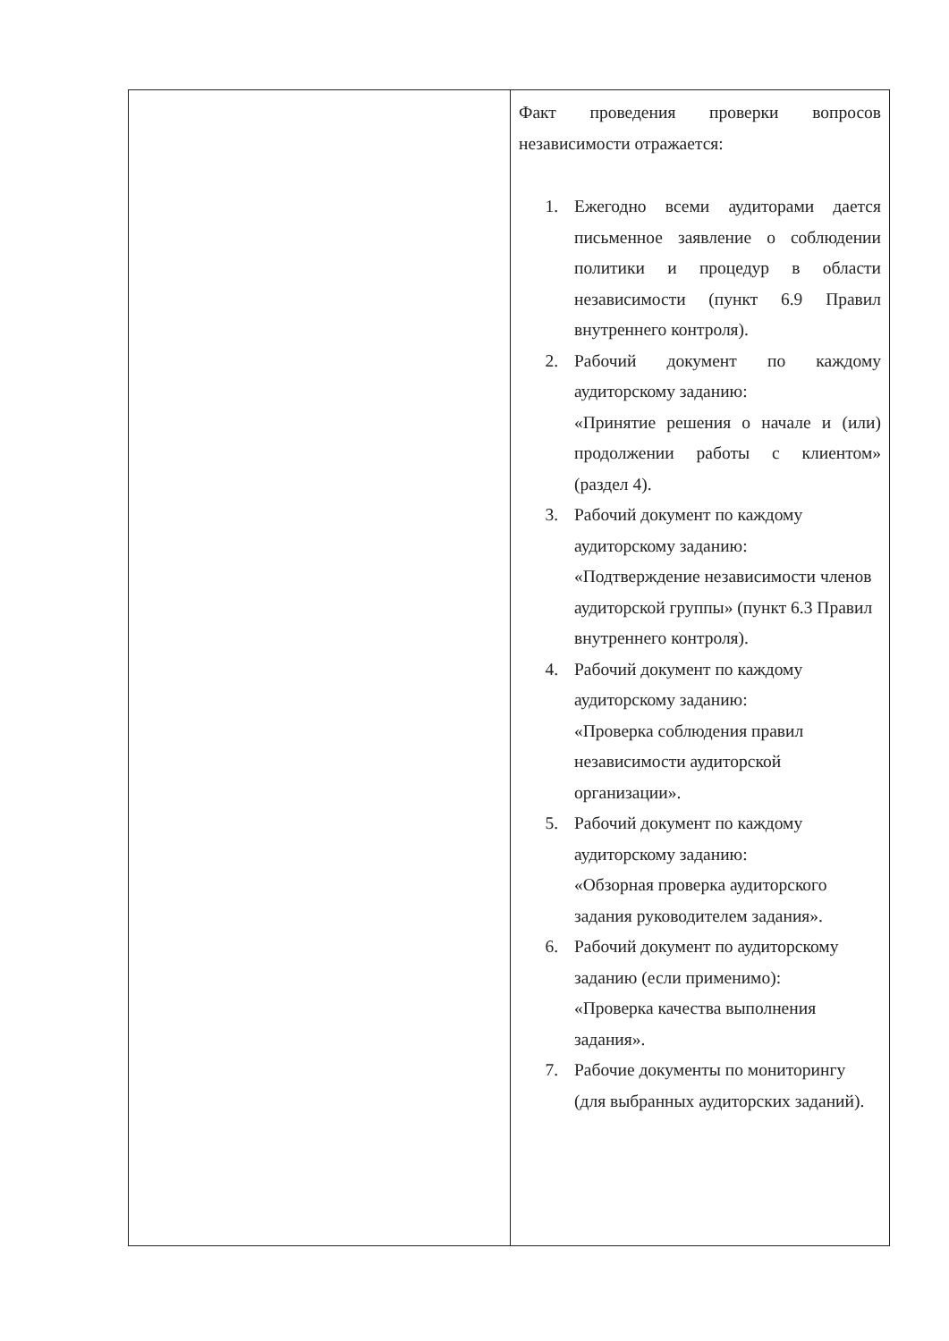| | Факт проведения проверки вопросов независимости отражается: 1. Ежегодно всеми аудиторами дается письменное заявление о соблюдении политики и процедур в области независимости (пункт 6.9 Правил внутреннего контроля). 2. Рабочий документ по каждому аудиторскому заданию: «Принятие решения о начале и (или) продолжении работы с клиентом» (раздел 4). 3. Рабочий документ по каждому аудиторскому заданию: «Подтверждение независимости членов аудиторской группы» (пункт 6.3 Правил внутреннего контроля). 4. Рабочий документ по каждому аудиторскому заданию: «Проверка соблюдения правил независимости аудиторской организации». 5. Рабочий документ по каждому аудиторскому заданию: «Обзорная проверка аудиторского задания руководителем задания». 6. Рабочий документ по аудиторскому заданию (если применимо): «Проверка качества выполнения задания». 7. Рабочие документы по мониторингу (для выбранных аудиторских заданий). |